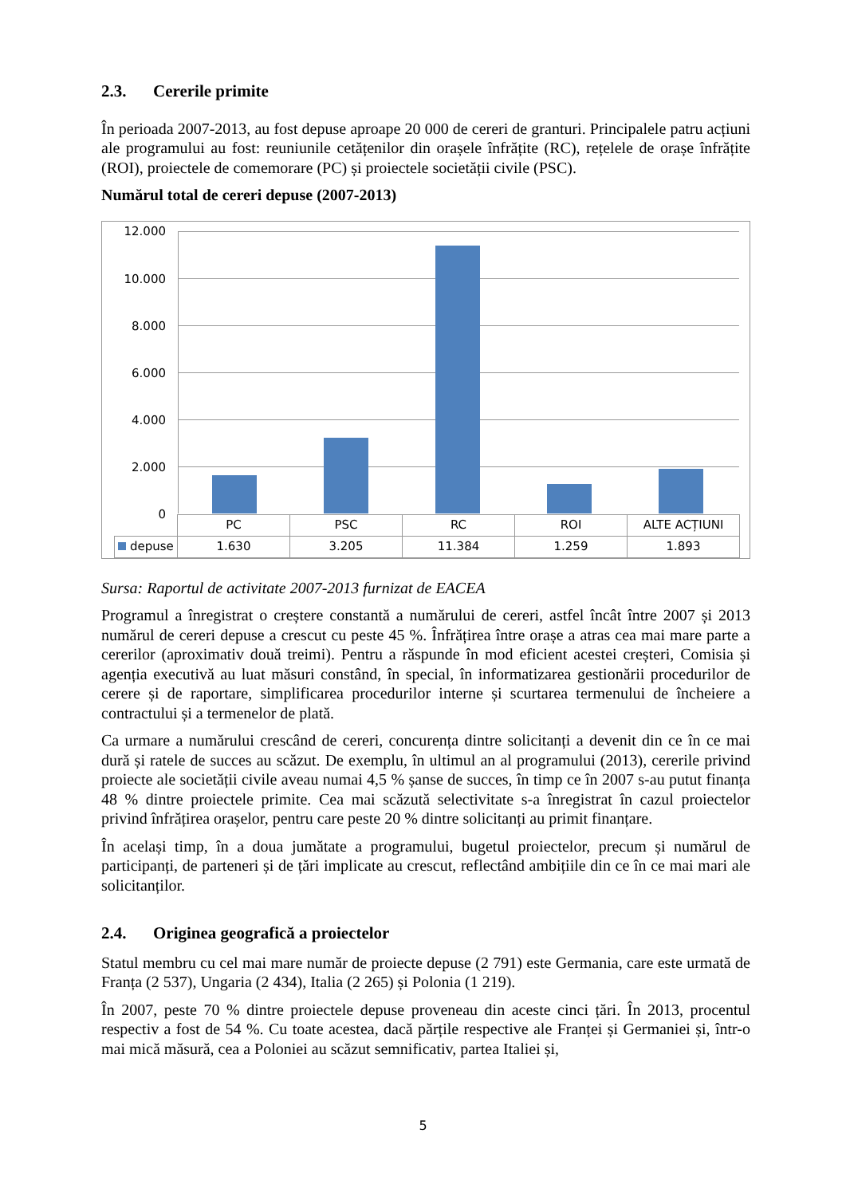2.3. Cererile primite
În perioada 2007-2013, au fost depuse aproape 20 000 de cereri de granturi. Principalele patru acțiuni ale programului au fost: reuniunile cetățenilor din orașele înfrățite (RC), rețelele de orașe înfrățite (ROI), proiectele de comemorare (PC) și proiectele societății civile (PSC).
Numărul total de cereri depuse (2007-2013)
12.000
10.000
8.000
6.000
4.000
2.000
0
| | PC | PSC | RC | ROI | ALTE ACȚIUNI |
| depuse | 1.630 | 3.205 | 11.384 | 1.259 | 1.893 |
Sursa: Raportul de activitate 2007-2013 furnizat de EACEA
Programul a înregistrat o creștere constantă a numărului de cereri, astfel încât între 2007 și 2013 numărul de cereri depuse a crescut cu peste 45 %. Înfrățirea între orașe a atras cea mai mare parte a cererilor (aproximativ două treimi). Pentru a răspunde în mod eficient acestei creșteri, Comisia și agenția executivă au luat măsuri constând, în special, în informatizarea gestionării procedurilor de cerere și de raportare, simplificarea procedurilor interne și scurtarea termenului de încheiere a contractului și a termenelor de plată.
Ca urmare a numărului crescând de cereri, concurența dintre solicitanți a devenit din ce în ce mai dură și ratele de succes au scăzut. De exemplu, în ultimul an al programului (2013), cererile privind proiecte ale societății civile aveau numai 4,5 % șanse de succes, în timp ce în 2007 s-au putut finanța 48 % dintre proiectele primite. Cea mai scăzută selectivitate s-a înregistrat în cazul proiectelor privind înfrățirea orașelor, pentru care peste 20 % dintre solicitanți au primit finanțare.
În același timp, în a doua jumătate a programului, bugetul proiectelor, precum și numărul de participanți, de parteneri și de țări implicate au crescut, reflectând ambițiile din ce în ce mai mari ale solicitanților.
2.4. Originea geografică a proiectelor
Statul membru cu cel mai mare număr de proiecte depuse (2 791) este Germania, care este urmată de Franța (2 537), Ungaria (2 434), Italia (2 265) și Polonia (1 219).
În 2007, peste 70 % dintre proiectele depuse proveneau din aceste cinci țări. În 2013, procentul respectiv a fost de 54 %. Cu toate acestea, dacă părțile respective ale Franței și Germaniei și, într-o mai mică măsură, cea a Poloniei au scăzut semnificativ, partea Italiei și,
5